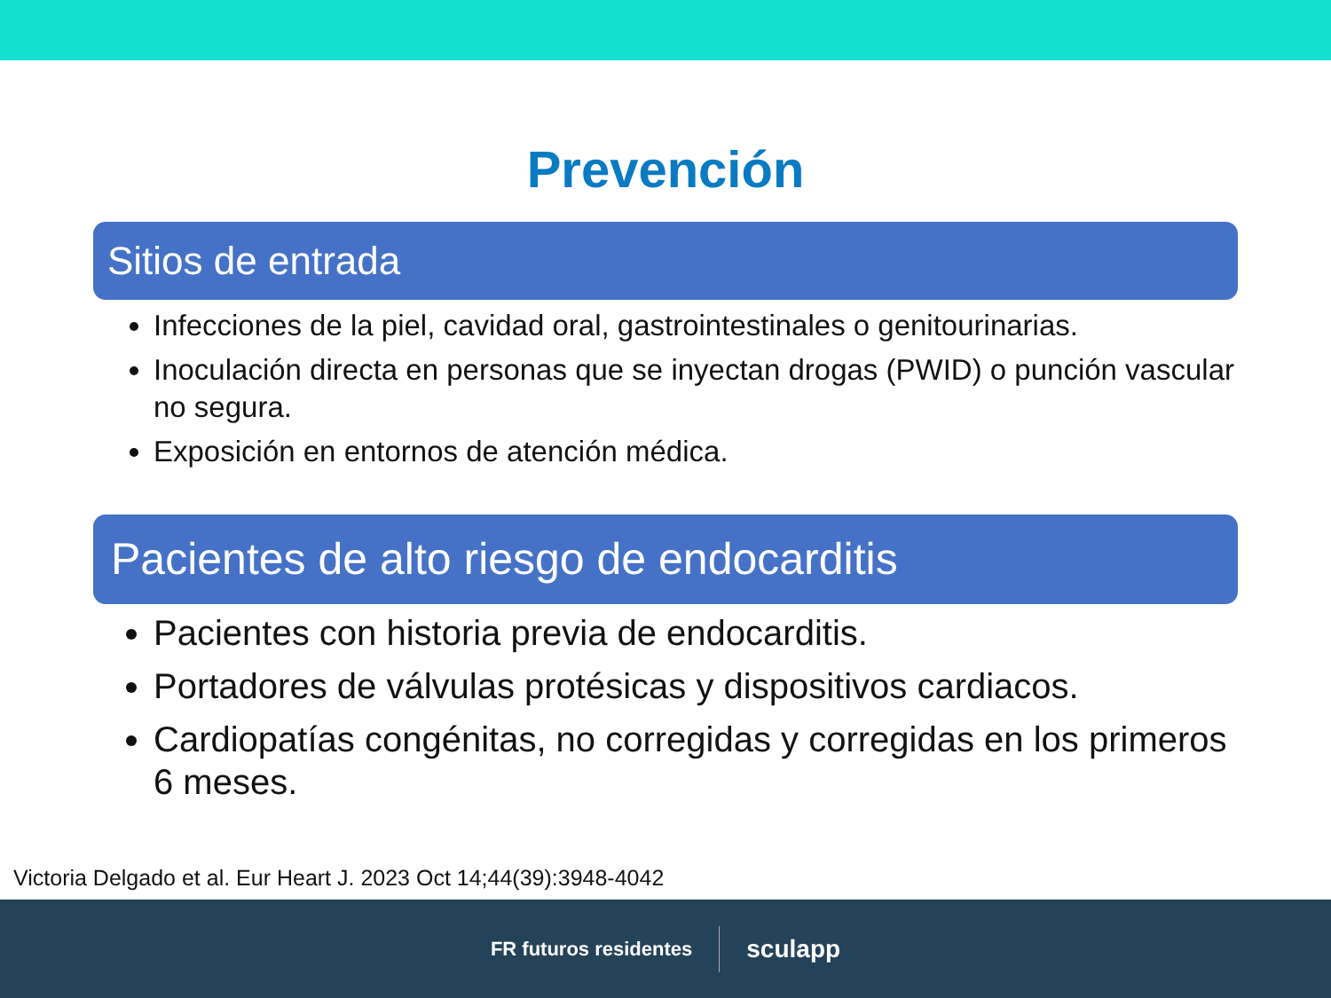Prevención
Sitios de entrada
Infecciones de la piel, cavidad oral, gastrointestinales o genitourinarias.
Inoculación directa en personas que se inyectan drogas (PWID) o punción vascular no segura.
Exposición en entornos de atención médica.
Pacientes de alto riesgo de endocarditis
Pacientes con historia previa de endocarditis.
Portadores de válvulas protésicas y dispositivos cardiacos.
Cardiopatías congénitas, no corregidas y corregidas en los primeros 6 meses.
Victoria Delgado et al. Eur Heart J. 2023 Oct 14;44(39):3948-4042
FR futuros residentes sculapp